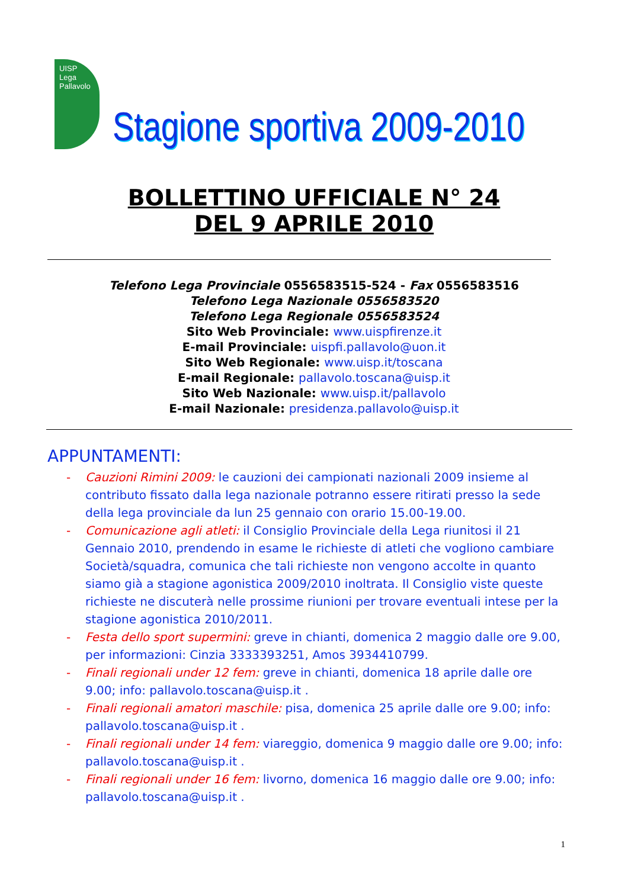UISP Lega Pallavolo
Stagione sportiva 2009-2010
BOLLETTINO UFFICIALE N° 24
DEL 9 APRILE 2010
Telefono Lega Provinciale 0556583515-524 - Fax 0556583516
Telefono Lega Nazionale 0556583520
Telefono Lega Regionale 0556583524
Sito Web Provinciale: www.uispfirenze.it
E-mail Provinciale: uispfi.pallavolo@uon.it
Sito Web Regionale: www.uisp.it/toscana
E-mail Regionale: pallavolo.toscana@uisp.it
Sito Web Nazionale: www.uisp.it/pallavolo
E-mail Nazionale: presidenza.pallavolo@uisp.it
APPUNTAMENTI:
- Cauzioni Rimini 2009: le cauzioni dei campionati nazionali 2009 insieme al contributo fissato dalla lega nazionale potranno essere ritirati presso la sede della lega provinciale da lun 25 gennaio con orario 15.00-19.00.
- Comunicazione agli atleti: il Consiglio Provinciale della Lega riunitosi il 21 Gennaio 2010, prendendo in esame le richieste di atleti che vogliono cambiare Società/squadra, comunica che tali richieste non vengono accolte in quanto siamo già a stagione agonistica 2009/2010 inoltrata. Il Consiglio viste queste richieste ne discuterà nelle prossime riunioni per trovare eventuali intese per la stagione agonistica 2010/2011.
- Festa dello sport supermini: greve in chianti, domenica 2 maggio dalle ore 9.00, per informazioni: Cinzia 3333393251, Amos 3934410799.
- Finali regionali under 12 fem: greve in chianti, domenica 18 aprile dalle ore 9.00; info: pallavolo.toscana@uisp.it .
- Finali regionali amatori maschile: pisa, domenica 25 aprile dalle ore 9.00; info: pallavolo.toscana@uisp.it .
- Finali regionali under 14 fem: viareggio, domenica 9 maggio dalle ore 9.00; info: pallavolo.toscana@uisp.it .
- Finali regionali under 16 fem: livorno, domenica 16 maggio dalle ore 9.00; info: pallavolo.toscana@uisp.it .
1